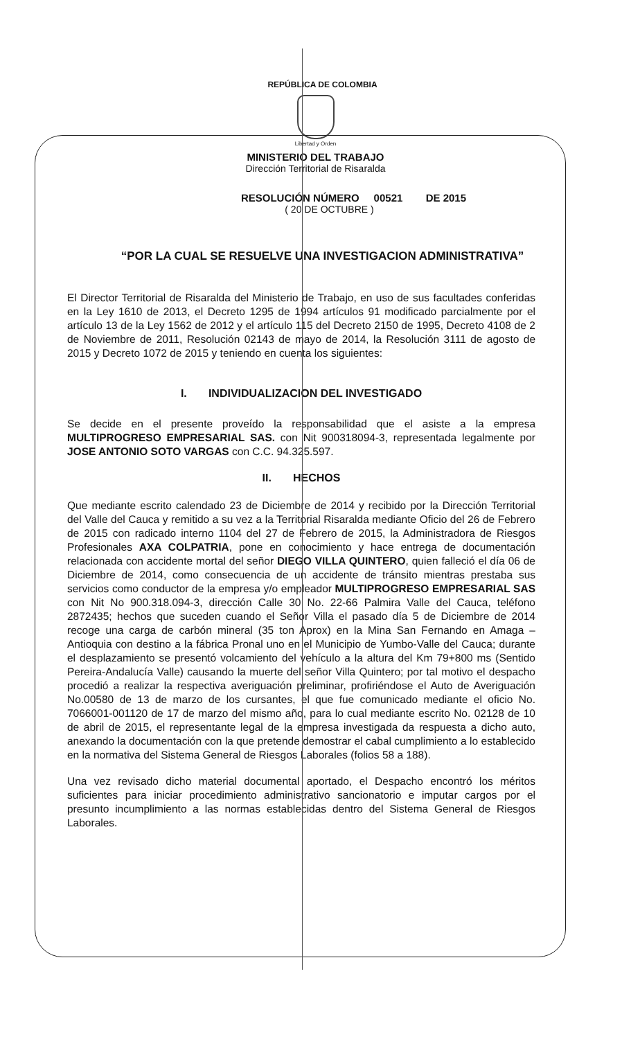REPÚBLICA DE COLOMBIA
Libertad y Orden
MINISTERIO DEL TRABAJO
Dirección Territorial de Risaralda
RESOLUCIÓN NÚMERO 00521 DE 2015
( 20 DE OCTUBRE )
“POR LA CUAL SE RESUELVE UNA INVESTIGACION ADMINISTRATIVA”
El Director Territorial de Risaralda del Ministerio de Trabajo, en uso de sus facultades conferidas en la Ley 1610 de 2013, el Decreto 1295 de 1994 artículos 91 modificado parcialmente por el artículo 13 de la Ley 1562 de 2012 y el artículo 115 del Decreto 2150 de 1995, Decreto 4108 de 2 de Noviembre de 2011, Resolución 02143 de mayo de 2014, la Resolución 3111 de agosto de 2015 y Decreto 1072 de 2015 y teniendo en cuenta los siguientes:
I. INDIVIDUALIZACION DEL INVESTIGADO
Se decide en el presente proveído la responsabilidad que el asiste a la empresa MULTIPROGRESO EMPRESARIAL SAS. con Nit 900318094-3, representada legalmente por JOSE ANTONIO SOTO VARGAS con C.C. 94.325.597.
II. HECHOS
Que mediante escrito calendado 23 de Diciembre de 2014 y recibido por la Dirección Territorial del Valle del Cauca y remitido a su vez a la Territorial Risaralda mediante Oficio del 26 de Febrero de 2015 con radicado interno 1104 del 27 de Febrero de 2015, la Administradora de Riesgos Profesionales AXA COLPATRIA, pone en conocimiento y hace entrega de documentación relacionada con accidente mortal del señor DIEGO VILLA QUINTERO, quien falleció el día 06 de Diciembre de 2014, como consecuencia de un accidente de tránsito mientras prestaba sus servicios como conductor de la empresa y/o empleador MULTIPROGRESO EMPRESARIAL SAS con Nit No 900.318.094-3, dirección Calle 30 No. 22-66 Palmira Valle del Cauca, teléfono 2872435; hechos que suceden cuando el Señor Villa el pasado día 5 de Diciembre de 2014 recoge una carga de carbón mineral (35 ton Aprox) en la Mina San Fernando en Amaga –Antioquia con destino a la fábrica Pronal uno en el Municipio de Yumbo-Valle del Cauca; durante el desplazamiento se presentó volcamiento del vehículo a la altura del Km 79+800 ms (Sentido Pereira-Andalucía Valle) causando la muerte del señor Villa Quintero; por tal motivo el despacho procedió a realizar la respectiva averiguación preliminar, profiriéndose el Auto de Averiguación No.00580 de 13 de marzo de los cursantes, el que fue comunicado mediante el oficio No. 7066001-001120 de 17 de marzo del mismo año, para lo cual mediante escrito No. 02128 de 10 de abril de 2015, el representante legal de la empresa investigada da respuesta a dicho auto, anexando la documentación con la que pretende demostrar el cabal cumplimiento a lo establecido en la normativa del Sistema General de Riesgos Laborales (folios 58 a 188).
Una vez revisado dicho material documental aportado, el Despacho encontró los méritos suficientes para iniciar procedimiento administrativo sancionatorio e imputar cargos por el presunto incumplimiento a las normas establecidas dentro del Sistema General de Riesgos Laborales.